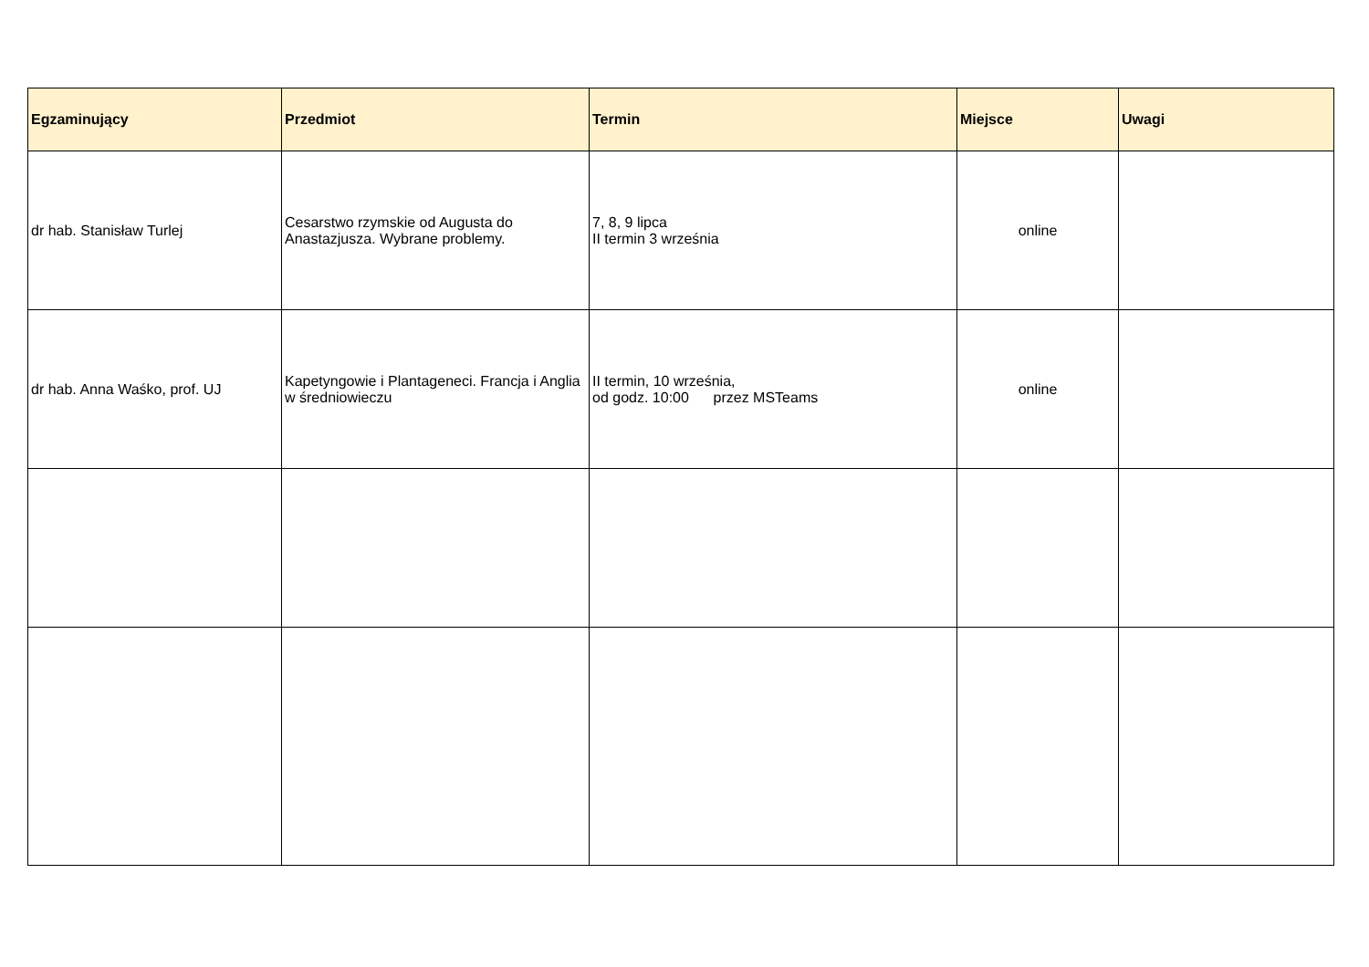| Egzaminujący | Przedmiot | Termin | Miejsce | Uwagi |
| --- | --- | --- | --- | --- |
| dr hab. Stanisław Turlej | Cesarstwo rzymskie od Augusta do Anastazjusza. Wybrane problemy. | 7, 8, 9 lipca II termin 3 września | online | |
| dr hab. Anna Waśko, prof. UJ | Kapetyngowie i Plantageneci. Francja i Anglia w średniowieczu | II termin, 10 września, od godz. 10:00 przez MSTeams | online | |